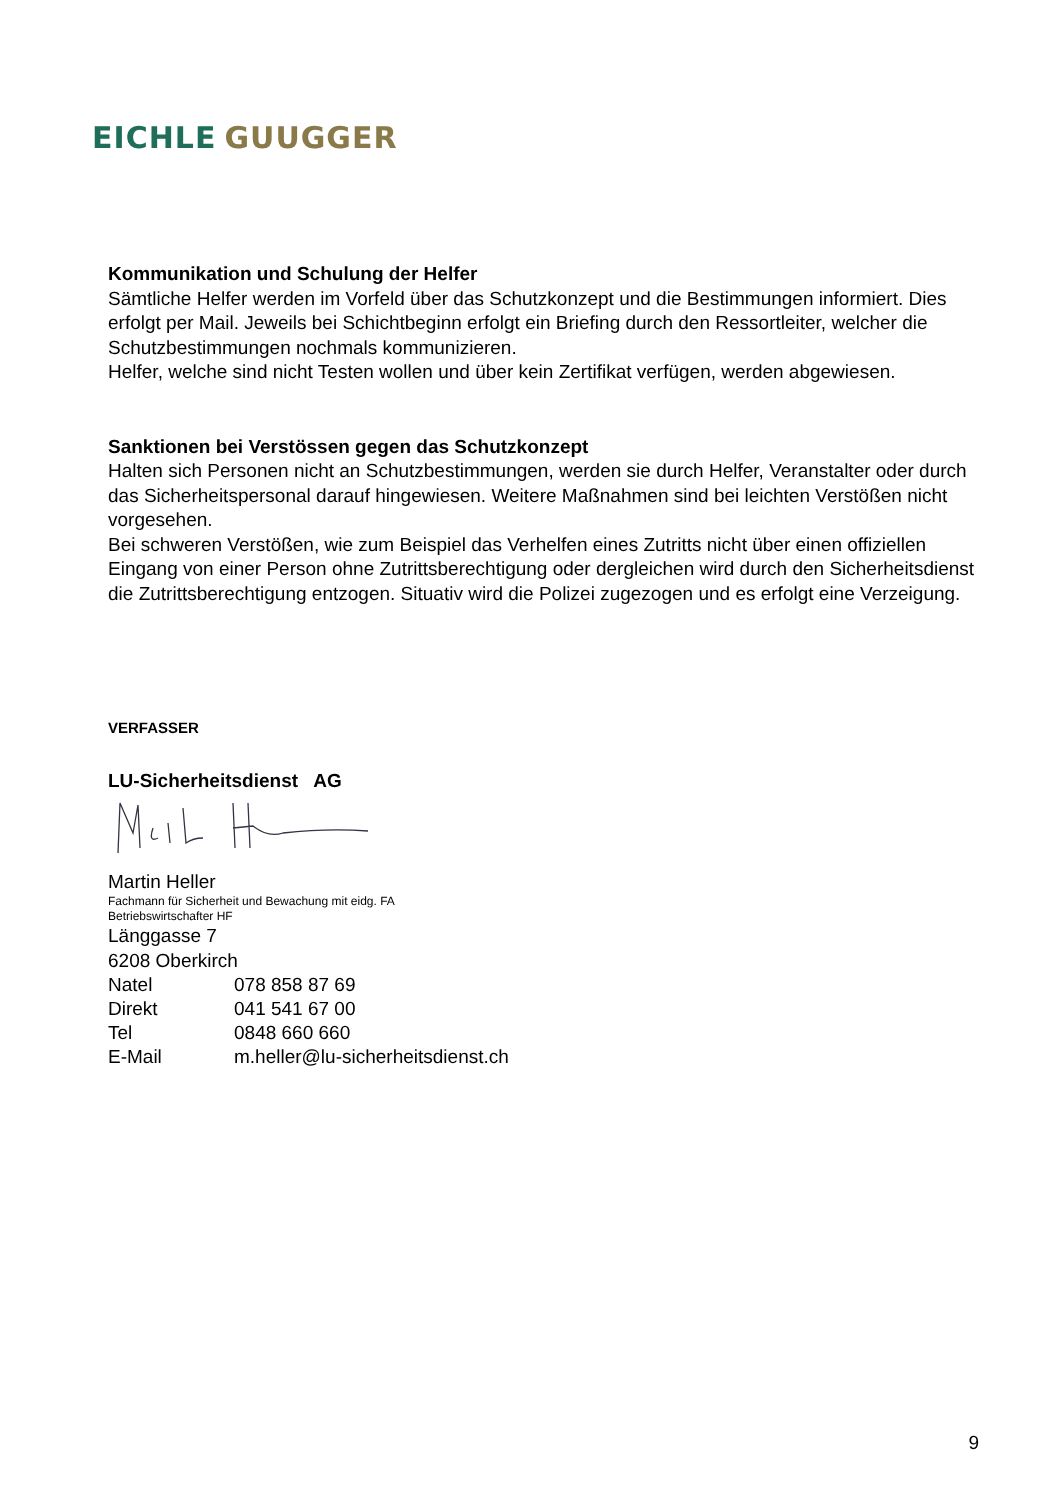EICHLE GUUGGER
Kommunikation und Schulung der Helfer
Sämtliche Helfer werden im Vorfeld über das Schutzkonzept und die Bestimmungen informiert. Dies erfolgt per Mail. Jeweils bei Schichtbeginn erfolgt ein Briefing durch den Ressortleiter, welcher die Schutzbestimmungen nochmals kommunizieren.
Helfer, welche sind nicht Testen wollen und über kein Zertifikat verfügen, werden abgewiesen.
Sanktionen bei Verstössen gegen das Schutzkonzept
Halten sich Personen nicht an Schutzbestimmungen, werden sie durch Helfer, Veranstalter oder durch das Sicherheitspersonal darauf hingewiesen. Weitere Maßnahmen sind bei leichten Verstößen nicht vorgesehen.
Bei schweren Verstößen, wie zum Beispiel das Verhelfen eines Zutritts nicht über einen offiziellen Eingang von einer Person ohne Zutrittsberechtigung oder dergleichen wird durch den Sicherheitsdienst die Zutrittsberechtigung entzogen. Situativ wird die Polizei zugezogen und es erfolgt eine Verzeigung.
VERFASSER
LU-Sicherheitsdienst AG
Martin Heller
Fachmann für Sicherheit und Bewachung mit eidg. FA
Betriebswirtschafter HF
Länggasse 7
6208 Oberkirch
| Natel | 078 858 87 69 |
| Direkt | 041 541 67 00 |
| Tel | 0848 660 660 |
| E-Mail | m.heller@lu-sicherheitsdienst.ch |
9